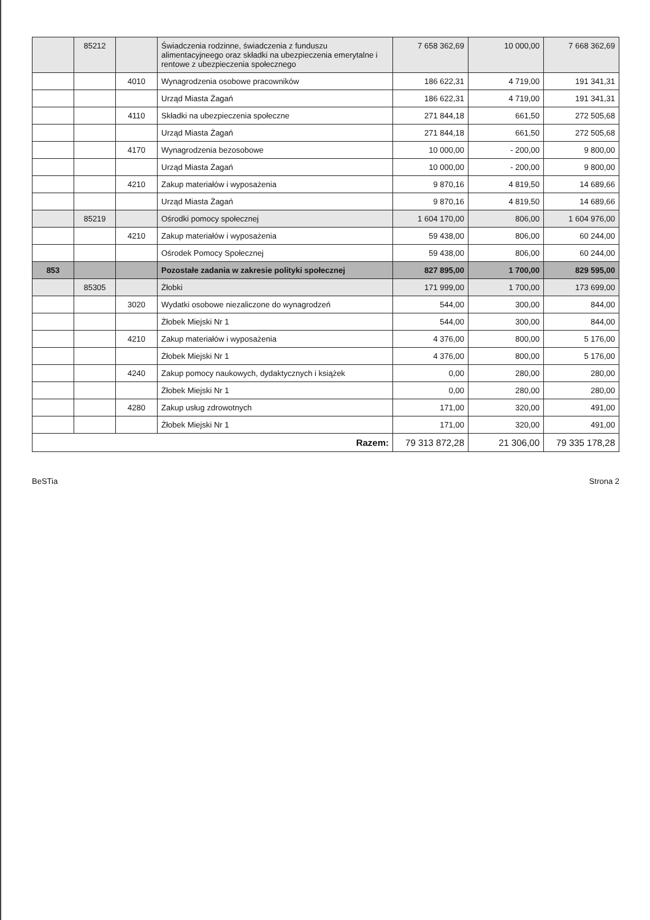| | 85212 | | Świadczenia rodzinne, świadczenia z funduszu alimentacyjneego oraz składki na ubezpieczenia emerytalne i rentowe z ubezpieczenia społecznego | 7 658 362,69 | 10 000,00 | 7 668 362,69 |
| | | 4010 | Wynagrodzenia osobowe pracowników | 186 622,31 | 4 719,00 | 191 341,31 |
| | | | Urząd Miasta Żagań | 186 622,31 | 4 719,00 | 191 341,31 |
| | | 4110 | Składki na ubezpieczenia społeczne | 271 844,18 | 661,50 | 272 505,68 |
| | | | Urząd Miasta Żagań | 271 844,18 | 661,50 | 272 505,68 |
| | | 4170 | Wynagrodzenia bezosobowe | 10 000,00 | - 200,00 | 9 800,00 |
| | | | Urząd Miasta Żagań | 10 000,00 | - 200,00 | 9 800,00 |
| | | 4210 | Zakup materiałów i wyposażenia | 9 870,16 | 4 819,50 | 14 689,66 |
| | | | Urząd Miasta Żagań | 9 870,16 | 4 819,50 | 14 689,66 |
| | 85219 | | Ośrodki pomocy społecznej | 1 604 170,00 | 806,00 | 1 604 976,00 |
| | | 4210 | Zakup materiałów i wyposażenia | 59 438,00 | 806,00 | 60 244,00 |
| | | | Ośrodek Pomocy Społecznej | 59 438,00 | 806,00 | 60 244,00 |
| 853 | | | Pozostałe zadania w zakresie polityki społecznej | 827 895,00 | 1 700,00 | 829 595,00 |
| | 85305 | | Żłobki | 171 999,00 | 1 700,00 | 173 699,00 |
| | | 3020 | Wydatki osobowe niezaliczone do wynagrodzeń | 544,00 | 300,00 | 844,00 |
| | | | Żłobek Miejski Nr 1 | 544,00 | 300,00 | 844,00 |
| | | 4210 | Zakup materiałów i wyposażenia | 4 376,00 | 800,00 | 5 176,00 |
| | | | Żłobek Miejski Nr 1 | 4 376,00 | 800,00 | 5 176,00 |
| | | 4240 | Zakup pomocy naukowych, dydaktycznych i książek | 0,00 | 280,00 | 280,00 |
| | | | Żłobek Miejski Nr 1 | 0,00 | 280,00 | 280,00 |
| | | 4280 | Zakup usług zdrowotnych | 171,00 | 320,00 | 491,00 |
| | | | Żłobek Miejski Nr 1 | 171,00 | 320,00 | 491,00 |
| Razem: | | | | 79 313 872,28 | 21 306,00 | 79 335 178,28 |
BeSTia Strona 2